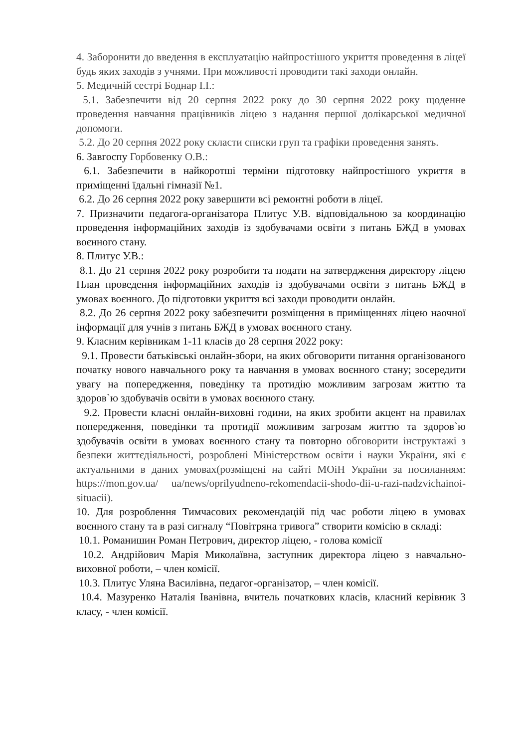4. Заборонити до введення в експлуатацію найпростішого укриття проведення в ліцеї будь яких заходів з учнями. При можливості проводити такі заходи онлайн.
5. Медичній сестрі Боднар І.І.:
5.1. Забезпечити від 20 серпня 2022 року до 30 серпня 2022 року щоденне проведення навчання працівників ліцею з надання першої долікарської медичної допомоги.
5.2. До 20 серпня 2022 року скласти списки груп та графіки проведення занять.
6. Завгоспу Горбовенку О.В.:
6.1. Забезпечити в найкоротші терміни підготовку найпростішого укриття в приміщенні їдальні гімназії №1.
6.2. До 26 серпня 2022 року завершити всі ремонтні роботи в ліцеї.
7. Призначити педагога-організатора Плитус У.В. відповідальною за координацію проведення інформаційних заходів із здобувачами освіти з питань БЖД в умовах воєнного стану.
8. Плитус У.В.:
8.1. До 21 серпня 2022 року розробити та подати на затвердження директору ліцею План проведення інформаційних заходів із здобувачами освіти з питань БЖД в умовах воєнного. До підготовки укриття всі заходи проводити онлайн.
8.2. До 26 серпня 2022 року забезпечити розміщення в приміщеннях ліцею наочної інформації для учнів з питань БЖД в умовах воєнного стану.
9. Класним керівникам 1-11 класів до 28 серпня 2022 року:
9.1. Провести батьківські онлайн-збори, на яких обговорити питання організованого початку нового навчального року та навчання в умовах воєнного стану; зосередити увагу на попередження, поведінку та протидію можливим загрозам життю та здоров`ю здобувачів освіти в умовах воєнного стану.
9.2. Провести класні онлайн-виховні години, на яких зробити акцент на правилах попередження, поведінки та протидії можливим загрозам життю та здоров`ю здобувачів освіти в умовах воєнного стану та повторно обговорити інструктажі з безпеки життєдіяльності, розроблені Міністерством освіти і науки України, які є актуальними в даних умовах(розміщені на сайті МОіН України за посиланням: https://mon.gov.ua/ ua/news/oprilyudneno-rekomendacii-shodo-dii-u-razi-nadzvichainoi-situacii).
10. Для розроблення Тимчасових рекомендацій під час роботи ліцею в умовах воєнного стану та в разі сигналу “Повітряна тривога” створити комісію в складі:
10.1. Романишин Роман Петрович, директор ліцею, - голова комісії
10.2. Андрійович Марія Миколаївна, заступник директора ліцею з навчально-виховної роботи, – член комісії.
10.3. Плитус Уляна Василівна, педагог-організатор, – член комісії.
10.4. Мазуренко Наталія Іванівна, вчитель початкових класів, класний керівник 3 класу, - член комісії.